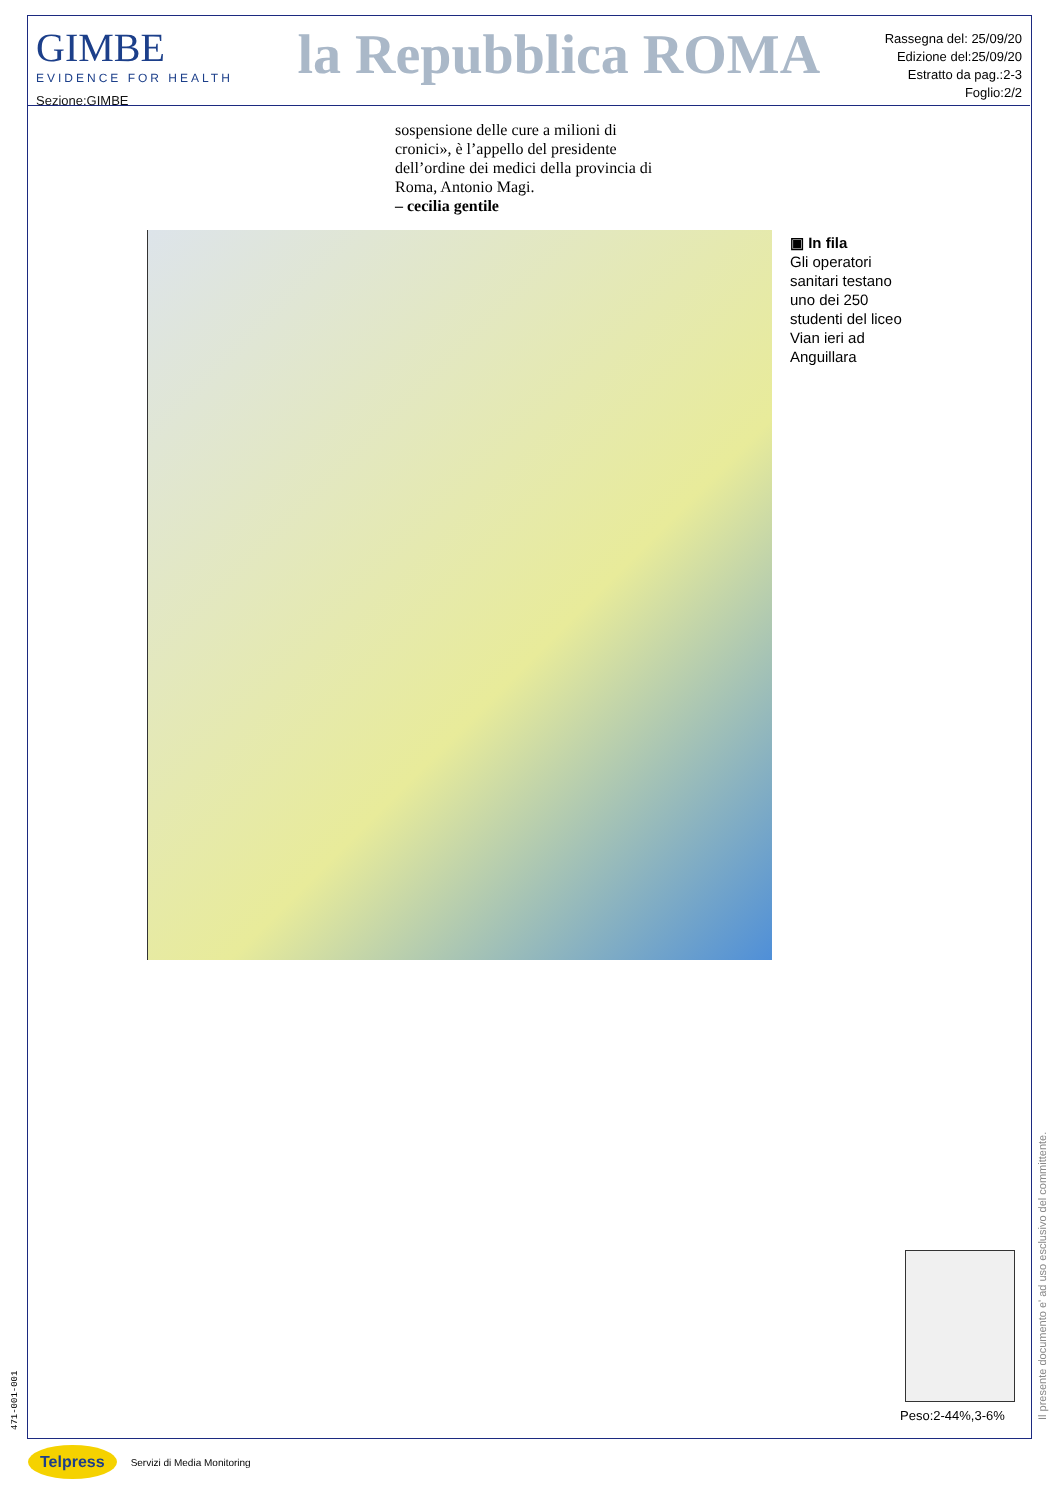GIMBE
EVIDENCE FOR HEALTH
Sezione:GIMBE
la Repubblica ROMA
Rassegna del: 25/09/20
Edizione del:25/09/20
Estratto da pag.:2-3
Foglio:2/2
sospensione delle cure a milioni di cronici», è l’appello del presidente dell’ordine dei medici della provincia di Roma, Antonio Magi.
– cecilia gentile
▣ In fila
Gli operatori sanitari testano uno dei 250 studenti del liceo Vian ieri ad Anguillara
Peso:2-44%,3-6%
Il presente documento e' ad uso esclusivo del committente.
471-001-001
Telpress Servizi di Media Monitoring